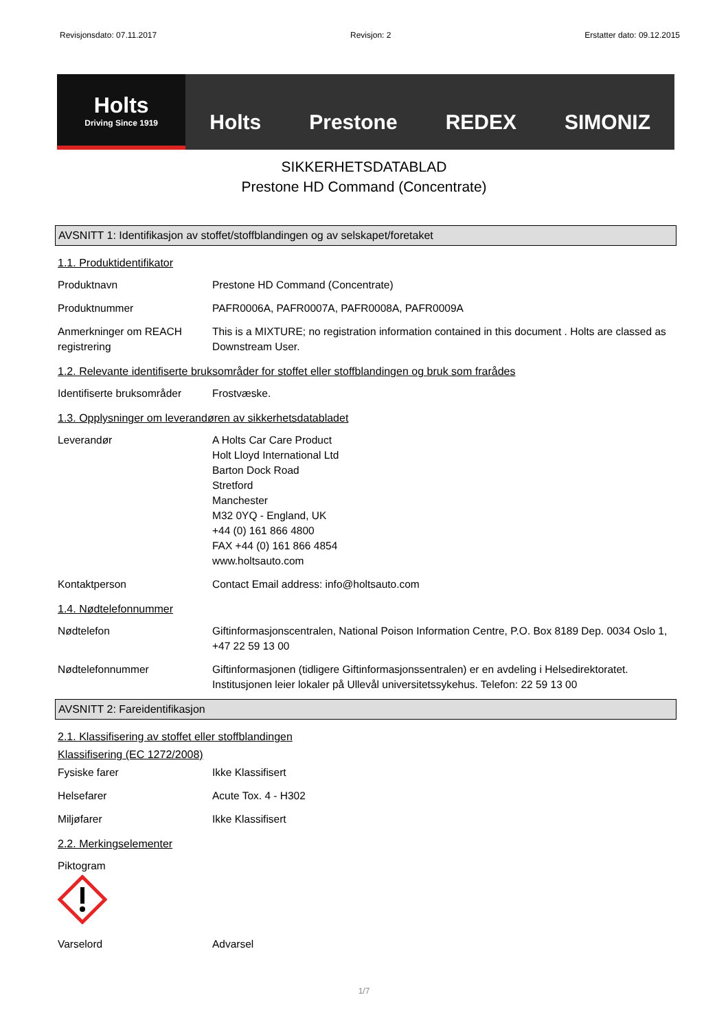Revisjonsdato: 07.11.2017 Revisjon: 2 Erstatter dato: 09.12.2015
Holts
Driving Since 1919
Holts Prestone REDEX SIMONIZ
SIKKERHETSDATABLAD
Prestone HD Command (Concentrate)
AVSNITT 1: Identifikasjon av stoffet/stoffblandingen og av selskapet/foretaket
1.1. Produktidentifikator
Produktnavn Prestone HD Command (Concentrate)
Produktnummer PAFR0006A, PAFR0007A, PAFR0008A, PAFR0009A
Anmerkninger om REACH registrering
This is a MIXTURE; no registration information contained in this document . Holts are classed as Downstream User.
1.2. Relevante identifiserte bruksområder for stoffet eller stoffblandingen og bruk som frarådes
Identifiserte bruksområder
Frostvæske.
1.3. Opplysninger om leverandøren av sikkerhetsdatabladet
Leverandør A Holts Car Care Product
Holt Lloyd International Ltd
Barton Dock Road
Stretford
Manchester
M32 0YQ - England, UK
+44 (0) 161 866 4800
FAX +44 (0) 161 866 4854
www.holtsauto.com
Kontaktperson Contact Email address: info@holtsauto.com
1.4. Nødtelefonnummer
Nødtelefon Giftinformasjonscentralen, National Poison Information Centre, P.O. Box 8189 Dep. 0034 Oslo 1, +47 22 59 13 00
Nødtelefonnummer Giftinformasjonen (tidligere Giftinformasjonssentralen) er en avdeling i Helsedirektoratet. Institusjonen leier lokaler på Ullevål universitetssykehus. Telefon: 22 59 13 00
AVSNITT 2: Fareidentifikasjon
2.1. Klassifisering av stoffet eller stoffblandingen
Klassifisering (EC 1272/2008)
Fysiske farer Ikke Klassifisert
Helsefarer Acute Tox. 4 - H302
Miljøfarer Ikke Klassifisert
2.2. Merkingselementer
Piktogram
Varselord Advarsel
1/7